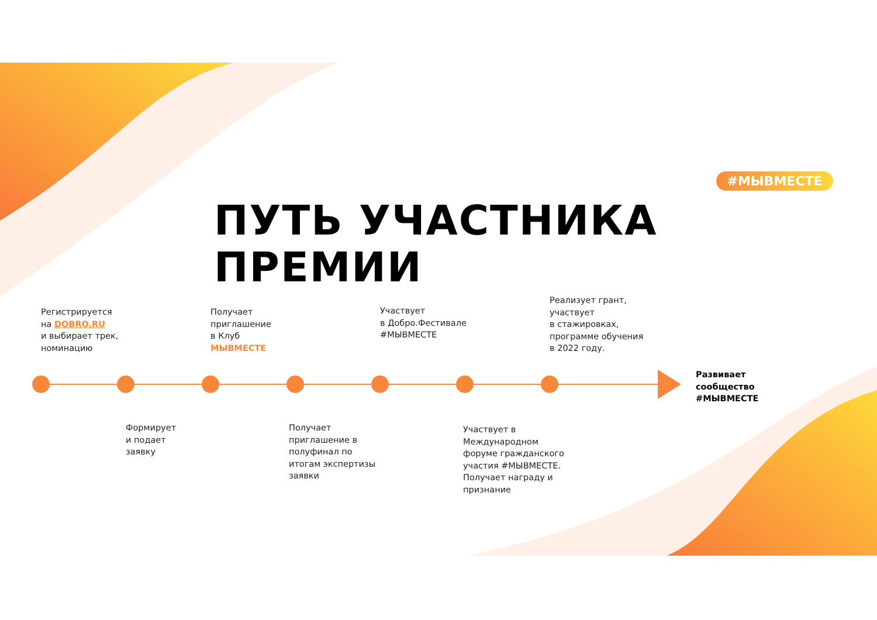#МЫВМЕСТЕ
ПУТЬ УЧАСТНИКА
ПРЕМИИ
Регистрируется
на DOBRO.RU
и выбирает трек,
номинацию
Получает
приглашение
в Клуб
МЫВМЕСТЕ
Участвует
в Добро.Фестивале
#МЫВМЕСТЕ
Реализует грант,
участвует
в стажировках,
программе обучения
в 2022 году.
Развивает
сообщество
#МЫВМЕСТЕ
Формирует
и подает
заявку
Получает
приглашение в
полуфинал по
итогам экспертизы
заявки
Участвует в
Международном
форуме гражданского
участия #МЫВМЕСТЕ.
Получает награду и
признание